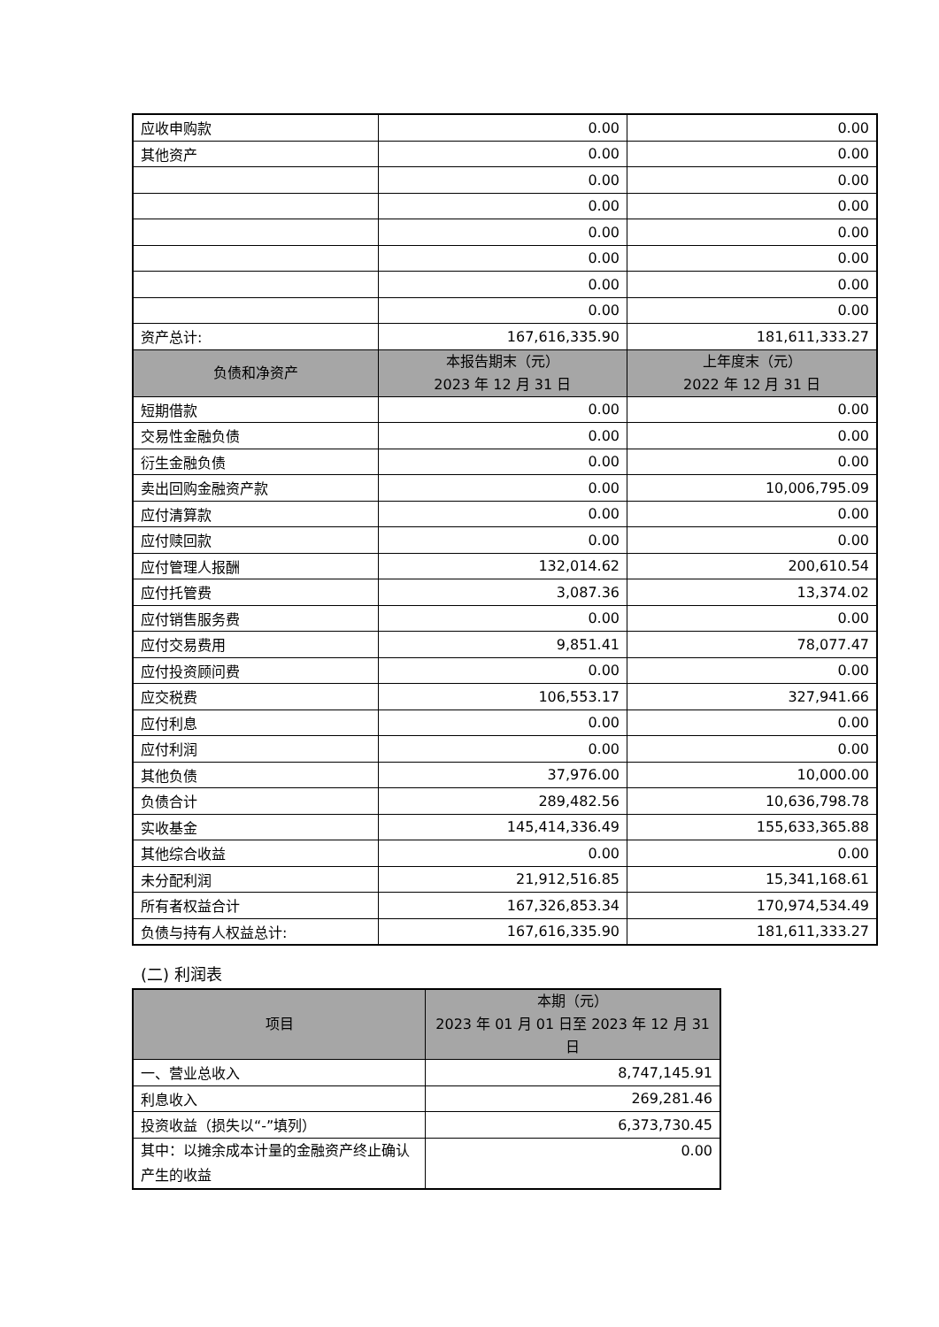| 应收申购款 | 0.00 | 0.00 |
| 其他资产 | 0.00 | 0.00 |
| | 0.00 | 0.00 |
| | 0.00 | 0.00 |
| | 0.00 | 0.00 |
| | 0.00 | 0.00 |
| | 0.00 | 0.00 |
| | 0.00 | 0.00 |
| 资产总计: | 167,616,335.90 | 181,611,333.27 |
| 负债和净资产 | 本报告期末（元） 2023 年 12 月 31 日 | 上年度末（元） 2022 年 12 月 31 日 |
| 短期借款 | 0.00 | 0.00 |
| 交易性金融负债 | 0.00 | 0.00 |
| 衍生金融负债 | 0.00 | 0.00 |
| 卖出回购金融资产款 | 0.00 | 10,006,795.09 |
| 应付清算款 | 0.00 | 0.00 |
| 应付赎回款 | 0.00 | 0.00 |
| 应付管理人报酬 | 132,014.62 | 200,610.54 |
| 应付托管费 | 3,087.36 | 13,374.02 |
| 应付销售服务费 | 0.00 | 0.00 |
| 应付交易费用 | 9,851.41 | 78,077.47 |
| 应付投资顾问费 | 0.00 | 0.00 |
| 应交税费 | 106,553.17 | 327,941.66 |
| 应付利息 | 0.00 | 0.00 |
| 应付利润 | 0.00 | 0.00 |
| 其他负债 | 37,976.00 | 10,000.00 |
| 负债合计 | 289,482.56 | 10,636,798.78 |
| 实收基金 | 145,414,336.49 | 155,633,365.88 |
| 其他综合收益 | 0.00 | 0.00 |
| 未分配利润 | 21,912,516.85 | 15,341,168.61 |
| 所有者权益合计 | 167,326,853.34 | 170,974,534.49 |
| 负债与持有人权益总计: | 167,616,335.90 | 181,611,333.27 |
(二) 利润表
| 项目 | 本期（元） 2023 年 01 月 01 日至 2023 年 12 月 31 日 |
| --- | --- |
| 一、营业总收入 | 8,747,145.91 |
| 利息收入 | 269,281.46 |
| 投资收益（损失以“-”填列） | 6,373,730.45 |
| 其中：以摊余成本计量的金融资产终止确认产生的收益 | 0.00 |